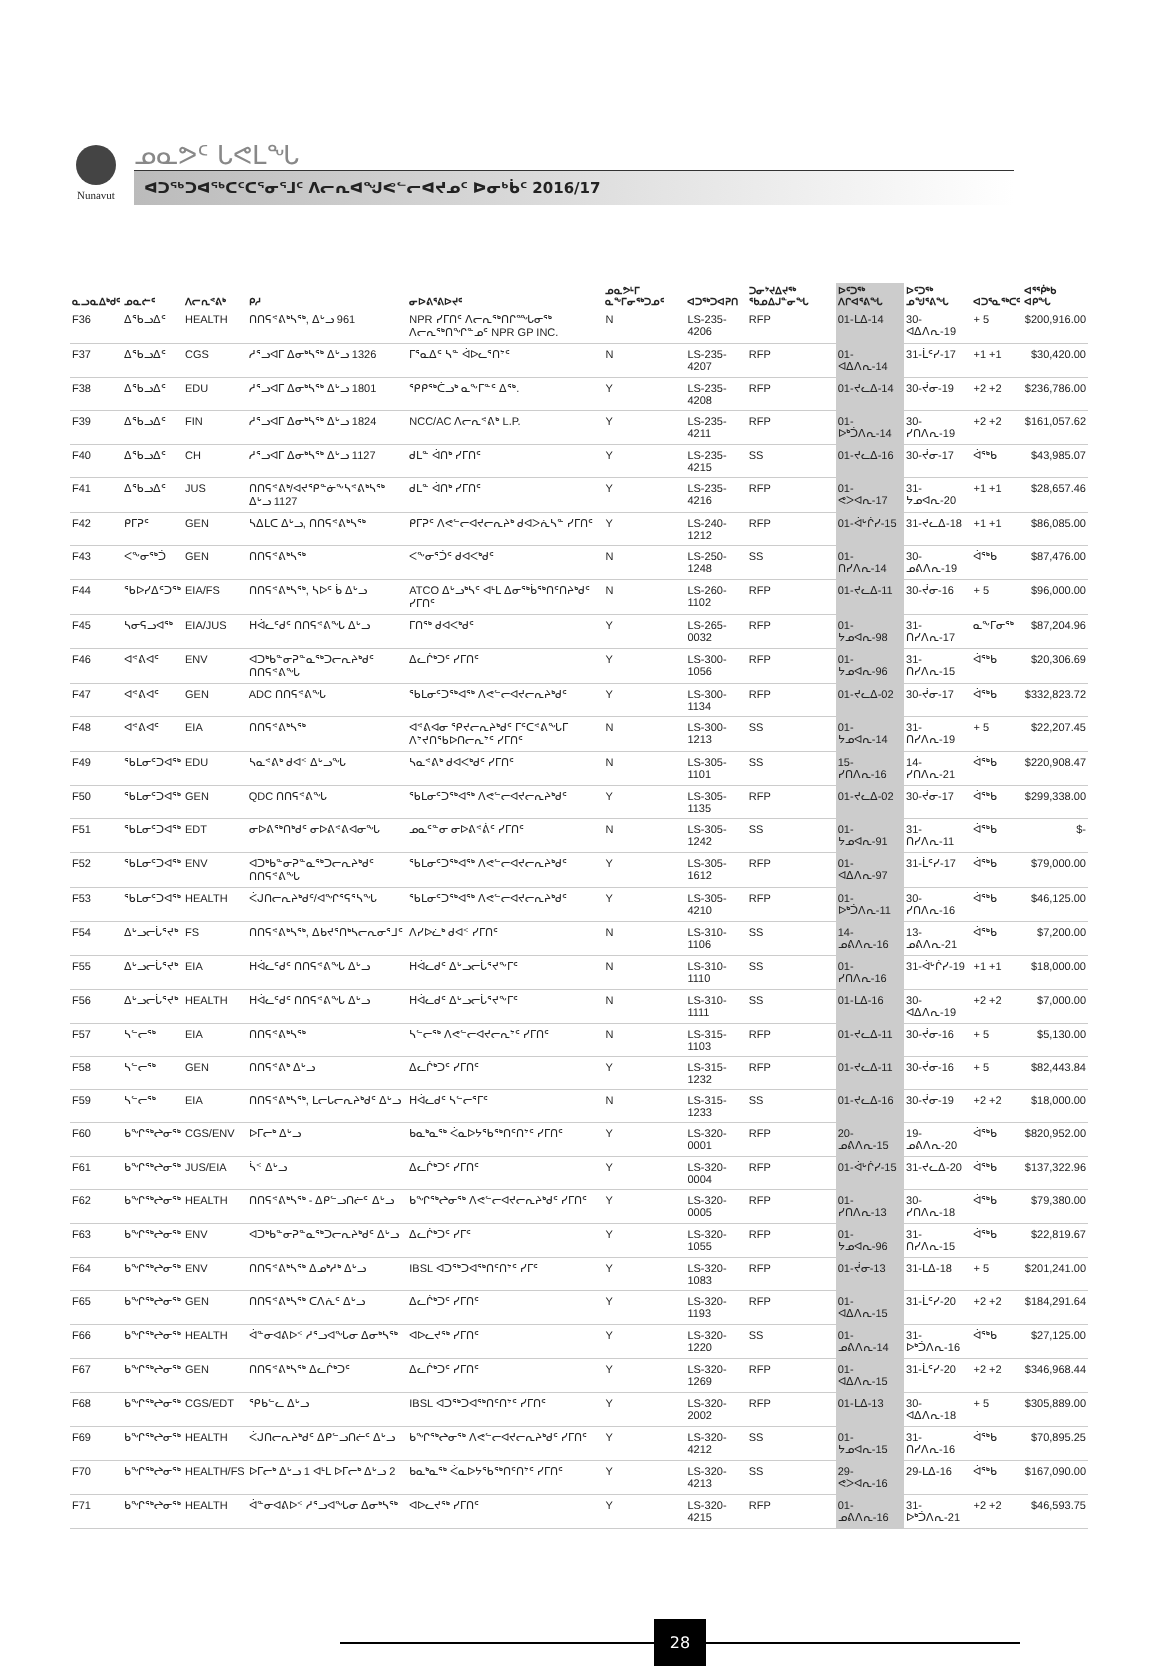Nunavut
ᓄᓇᕗᑦ ᒐᕙᒪᖓ
ᐊᑐᖅᑐᐊᖅᑕᑦᑕᕐᓂᕐᒧᑦ ᐱᓕᕆᐊᖑᕙᓪᓕᐊᔪᓄᑦ ᐅᓂᒃᑳᑦ 2016/17
| ᓇᓗᓇᐃᒃᑯᑦ | ᓄᓇᓖᑦ | ᐱᓕᕆᕝᕕᒃ | ᑭᓱ | ᓂᐅᕕᕐᕕᐅᔪᑦ | ᓄᓇᕗᒻᒥ ᓇᖕᒥᓂᖅᑐᓄᑦ | ᐊᑐᖅᑐᐊᕈᑎ | ᑐᓂᔾᔪᐃᔪᖅ ᖃᓄᐃᒍᓐᓂᖓ | ᐅᑦᑐᖅ ᐱᒋᐊᕐᕕᖓ | ᐅᑦᑐᖅ ᓄᖑᕐᕕᖓ | ᐊᑐᕐᓇᖅᑕᑦ | ᐊᕐᖀᒃᑲ ᐊᑭᖓ |
| --- | --- | --- | --- | --- | --- | --- | --- | --- | --- | --- | --- |
| F36 | ᐃᖃᓗᐃᑦ | HEALTH | ᑎᑎᕋᕝᕕᒃᓴᖅ, ᐃᒡᓗ 961 | NPR ᓯᒥᑎᑦ ᐱᓕᕆᖅᑎᒋᙵᓂᖅ ᐱᓕᕆᖅᑎᖏᓐᓄᑦ NPR GP INC. | N | LS-235-4206 | RFP | 01-ᒪᐃ-14 | 30-ᐊᐃᐱᕆ-19 | + 5 | $200,916.00 |
| F37 | ᐃᖃᓗᐃᑦ | CGS | ᓱᕐᓗᐊᒥ ᐃᓂᒃᓴᖅ ᐃᒡᓗ 1326 | ᒥᕐᓇᐃᑦ ᓴᓐ ᐋᐅᓚᕐᑎᔾᑦ | N | LS-235-4207 | RFP | 01-ᐊᐃᐱᕆ-14 | 31-ᒫᑦᓯ-17 | +1 +1 | $30,420.00 |
| F38 | ᐃᖃᓗᐃᑦ | EDU | ᓱᕐᓗᐊᒥ ᐃᓂᒃᓴᖅ ᐃᒡᓗ 1801 | ᕿᑭᖅᑖᓗᒃ ᓇᖕᒥᓐᑦ ᐃᖅ. | Y | LS-235-4208 | RFP | 01-ᔪᓚᐃ-14 | 30-ᔫᓂ-19 | +2 +2 | $236,786.00 |
| F39 | ᐃᖃᓗᐃᑦ | FIN | ᓱᕐᓗᐊᒥ ᐃᓂᒃᓴᖅ ᐃᒡᓗ 1824 | NCC/AC ᐱᓕᕆᕝᕕᒃ L.P. | Y | LS-235-4211 | RFP | 01-ᐅᒃᑑᐱᕆ-14 | 30-ᓯᑎᐱᕆ-19 | +2 +2 | $161,057.62 |
| F40 | ᐃᖃᓗᐃᑦ | CH | ᓱᕐᓗᐊᒥ ᐃᓂᒃᓴᖅ ᐃᒡᓗ 1127 | ᑯᒪᓐ ᐋᑎᒃ ᓯᒥᑎᑦ | Y | LS-235-4215 | SS | 01-ᔪᓚᐃ-16 | 30-ᔫᓂ-17 | ᐋᖅᑲ | $43,985.07 |
| F41 | ᐃᖃᓗᐃᑦ | JUS | ᑎᑎᕋᕝᕕᒃ/ᐊᔪᕿᓐᓃᖕᓴᕝᕕᒃᓴᖅ ᐃᒡᓗ 1127 | ᑯᒪᓐ ᐋᑎᒃ ᓯᒥᑎᑦ | Y | LS-235-4216 | RFP | 01-ᕙᐳᐊᕆ-17 | 31-ᔭᓄᐊᕆ-20 | +1 +1 | $28,657.46 |
| F42 | ᑭᒥᕈᑦ | GEN | ᓴᐃᒪᑕ ᐃᒡᓗ, ᑎᑎᕋᕝᕕᒃᓴᖅ | ᑭᒥᕈᑦ ᐱᕙᓪᓕᐊᔪᓕᕆᔨᒃ ᑯᐊᐳᕇᓴᓐ ᓯᒥᑎᑦ | Y | LS-240-1212 | RFP | 01-ᐋᒡᒌᓯ-15 | 31-ᔪᓚᐃ-18 | +1 +1 | $86,085.00 |
| F43 | ᐸᖕᓂᖅᑑ | GEN | ᑎᑎᕋᕝᕕᒃᓴᖅ | ᐸᖕᓂᕐᑑᑦ ᑯᐊᐸᒃᑯᑦ | N | LS-250-1248 | SS | 01-ᑎᓯᐱᕆ-14 | 30-ᓄᕕᐱᕆ-19 | ᐋᖅᑲ | $87,476.00 |
| F44 | ᖃᐅᓯᐃᑦᑐᖅ | EIA/FS | ᑎᑎᕋᕝᕕᒃᓴᖅ, ᓴᐅᑦ ᑳ ᐃᒡᓗ | ATCO ᐃᒡᓗᒃᓴᑦ ᐊᒻᒪ ᐃᓂᖅᑳᖅᑎᑦᑎᔨᒃᑯᑦ ᓯᒥᑎᑦ | N | LS-260-1102 | RFP | 01-ᔪᓚᐃ-11 | 30-ᔫᓂ-16 | + 5 | $96,000.00 |
| F45 | ᓴᓂᕋᓗᐊᖅ | EIA/JUS | ᕼᐋᓚᑦᑯᑦ ᑎᑎᕋᕝᕕᖓ ᐃᒡᓗ | ᒥᑎᖅ ᑯᐊᐸᒃᑯᑦ | Y | LS-265-0032 | RFP | 01-ᔭᓄᐊᕆ-98 | 31-ᑎᓯᐱᕆ-17 | ᓇᖕᒥᓂᖅ | $87,204.96 |
| F46 | ᐊᕝᕕᐊᑦ | ENV | ᐊᑐᒃᑲᓐᓂᕈᓐᓇᖅᑐᓕᕆᔨᒃᑯᑦ ᑎᑎᕋᕝᕕᖓ | ᐃᓚᒌᒃᑐᑦ ᓯᒥᑎᑦ | Y | LS-300-1056 | RFP | 01-ᔭᓄᐊᕆ-96 | 31-ᑎᓯᐱᕆ-15 | ᐋᖅᑲ | $20,306.69 |
| F47 | ᐊᕝᕕᐊᑦ | GEN | ADC ᑎᑎᕋᕝᕕᖓ | ᖃᒪᓂᑦᑐᖅᐊᖅ ᐱᕙᓪᓕᐊᔪᓕᕆᔨᒃᑯᑦ | Y | LS-300-1134 | RFP | 01-ᔪᓚᐃ-02 | 30-ᔫᓂ-17 | ᐋᖅᑲ | $332,823.72 |
| F48 | ᐊᕝᕕᐊᑦ | EIA | ᑎᑎᕋᕝᕕᒃᓴᖅ | ᐊᕝᕕᐊᓂ ᕿᔪᓕᕆᔨᒃᑯᑦ ᒥᑦᑕᕝᕕᖓᒥ ᐱᔾᔪᑎᖃᐅᑎᓕᕆᔾᑦ ᓯᒥᑎᑦ | N | LS-300-1213 | SS | 01-ᔭᓄᐊᕆ-14 | 31-ᑎᓯᐱᕆ-19 | + 5 | $22,207.45 |
| F49 | ᖃᒪᓂᑦᑐᐊᖅ | EDU | ᓴᓇᕝᕕᒃ ᑯᐊᑉ ᐃᒡᓗᖓ | ᓴᓇᕝᕕᒃ ᑯᐊᐸᒃᑯᑦ ᓯᒥᑎᑦ | N | LS-305-1101 | SS | 15-ᓯᑎᐱᕆ-16 | 14-ᓯᑎᐱᕆ-21 | ᐋᖅᑲ | $220,908.47 |
| F50 | ᖃᒪᓂᑦᑐᐊᖅ | GEN | QDC ᑎᑎᕋᕝᕕᖓ | ᖃᒪᓂᑦᑐᖅᐊᖅ ᐱᕙᓪᓕᐊᔪᓕᕆᔨᒃᑯᑦ | Y | LS-305-1135 | RFP | 01-ᔪᓚᐃ-02 | 30-ᔫᓂ-17 | ᐋᖅᑲ | $299,338.00 |
| F51 | ᖃᒪᓂᑦᑐᐊᖅ | EDT | ᓂᐅᕕᖅᑎᒃᑯᑦ ᓂᐅᕕᕝᕕᐊᓂᖓ | ᓄᓇᑦᓐᓂ ᓂᐅᕕᕝᕖᑦ ᓯᒥᑎᑦ | N | LS-305-1242 | SS | 01-ᔭᓄᐊᕆ-91 | 31-ᑎᓯᐱᕆ-11 | ᐋᖅᑲ | $- |
| F52 | ᖃᒪᓂᑦᑐᐊᖅ | ENV | ᐊᑐᒃᑲᓐᓂᕈᓐᓇᖅᑐᓕᕆᔨᒃᑯᑦ ᑎᑎᕋᕝᕕᖓ | ᖃᒪᓂᑦᑐᖅᐊᖅ ᐱᕙᓪᓕᐊᔪᓕᕆᔨᒃᑯᑦ | Y | LS-305-1612 | RFP | 01-ᐊᐃᐱᕆ-97 | 31-ᒫᑦᓯ-17 | ᐋᖅᑲ | $79,000.00 |
| F53 | ᖃᒪᓂᑦᑐᐊᖅ | HEALTH | ᐹᒍᑎᓕᕆᔨᒃᑯᑦ/ᐊᖏᕐᕋᕐᓴᖓ | ᖃᒪᓂᑦᑐᖅᐊᖅ ᐱᕙᓪᓕᐊᔪᓕᕆᔨᒃᑯᑦ | Y | LS-305-4210 | RFP | 01-ᐅᒃᑑᐱᕆ-11 | 30-ᓯᑎᐱᕆ-16 | ᐋᖅᑲ | $46,125.00 |
| F54 | ᐃᒡᓗᓕᒑᕐᔪᒃ | FS | ᑎᑎᕋᕝᕕᒃᓴᖅ, ᐃᑲᔪᕐᑎᒃᓴᓕᕆᓂᕐᒧᑦ | ᐱᓯᐅᓛᒃ ᑯᐊᑉ ᓯᒥᑎᑦ | N | LS-310-1106 | SS | 14-ᓄᕕᐱᕆ-16 | 13-ᓄᕕᐱᕆ-21 | ᐋᖅᑲ | $7,200.00 |
| F55 | ᐃᒡᓗᓕᒑᕐᔪᒃ | EIA | ᕼᐋᓚᑦᑯᑦ ᑎᑎᕋᕝᕕᖓ ᐃᒡᓗ | ᕼᐋᓚᑯᑦ ᐃᒡᓗᓕᒑᕐᔪᖕᒥᑦ | N | LS-310-1110 | SS | 01-ᓯᑎᐱᕆ-16 | 31-ᐋᒡᒌᓯ-19 | +1 +1 | $18,000.00 |
| F56 | ᐃᒡᓗᓕᒑᕐᔪᒃ | HEALTH | ᕼᐋᓚᑦᑯᑦ ᑎᑎᕋᕝᕕᖓ ᐃᒡᓗ | ᕼᐋᓚᑯᑦ ᐃᒡᓗᓕᒑᕐᔪᖕᒥᑦ | N | LS-310-1111 | SS | 01-ᒪᐃ-16 | 30-ᐊᐃᐱᕆ-19 | +2 +2 | $7,000.00 |
| F57 | ᓴᓪᓕᖅ | EIA | ᑎᑎᕋᕝᕕᒃᓴᖅ | ᓴᓪᓕᖅ ᐱᕙᓪᓕᐊᔪᓕᕆᔾᑦ ᓯᒥᑎᑦ | N | LS-315-1103 | RFP | 01-ᔪᓚᐃ-11 | 30-ᔫᓂ-16 | + 5 | $5,130.00 |
| F58 | ᓴᓪᓕᖅ | GEN | ᑎᑎᕋᕝᕕᒃ ᐃᒡᓗ | ᐃᓚᒌᒃᑐᑦ ᓯᒥᑎᑦ | Y | LS-315-1232 | RFP | 01-ᔪᓚᐃ-11 | 30-ᔫᓂ-16 | + 5 | $82,443.84 |
| F59 | ᓴᓪᓕᖅ | EIA | ᑎᑎᕋᕝᕕᒃᓴᖅ, ᒪᓕᒐᓕᕆᔨᒃᑯᑦ ᐃᒡᓗ | ᕼᐋᓚᑯᑦ ᓴᓪᓕᕐᒥᑦ | N | LS-315-1233 | SS | 01-ᔪᓚᐃ-16 | 30-ᔫᓂ-19 | +2 +2 | $18,000.00 |
| F60 | ᑲᖏᖅᖠᓂᖅ | CGS/ENV | ᐅᒥᓕᒃ ᐃᒡᓗ | ᑲᓇᒃᓇᖅ ᐹᓇᐅᔭᖃᖅᑎᑦᑎᔾᑦ ᓯᒥᑎᑦ | Y | LS-320-0001 | RFP | 20-ᓄᕕᐱᕆ-15 | 19-ᓄᕕᐱᕆ-20 | ᐋᖅᑲ | $820,952.00 |
| F61 | ᑲᖏᖅᖠᓂᖅ | JUS/EIA | ᓵᑉ ᐃᒡᓗ | ᐃᓚᒌᒃᑐᑦ ᓯᒥᑎᑦ | Y | LS-320-0004 | RFP | 01-ᐋᒡᒌᓯ-15 | 31-ᔪᓚᐃ-20 | ᐋᖅᑲ | $137,322.96 |
| F62 | ᑲᖏᖅᖠᓂᖅ | HEALTH | ᑎᑎᕋᕝᕕᒃᓴᖅ - ᐃᑭᓪᓗᑎᓖᑦ ᐃᒡᓗ | ᑲᖏᖅᖠᓂᖅ ᐱᕙᓪᓕᐊᔪᓕᕆᔨᒃᑯᑦ ᓯᒥᑎᑦ | Y | LS-320-0005 | RFP | 01-ᓯᑎᐱᕆ-13 | 30-ᓯᑎᐱᕆ-18 | ᐋᖅᑲ | $79,380.00 |
| F63 | ᑲᖏᖅᖠᓂᖅ | ENV | ᐊᑐᒃᑲᓐᓂᕈᓐᓇᖅᑐᓕᕆᔨᒃᑯᑦ ᐃᒡᓗ | ᐃᓚᒌᒃᑐᑦ ᓯᒥᑦ | Y | LS-320-1055 | RFP | 01-ᔭᓄᐊᕆ-96 | 31-ᑎᓯᐱᕆ-15 | ᐋᖅᑲ | $22,819.67 |
| F64 | ᑲᖏᖅᖠᓂᖅ | ENV | ᑎᑎᕋᕝᕕᒃᓴᖅ ᐃᓄᒃᓱᒃ ᐃᒡᓗ | IBSL ᐊᑐᖅᑐᐊᖅᑎᑦᑎᔾᑦ ᓯᒥᑦ | Y | LS-320-1083 | RFP | 01-ᔫᓂ-13 | 31-ᒪᐃ-18 | + 5 | $201,241.00 |
| F65 | ᑲᖏᖅᖠᓂᖅ | GEN | ᑎᑎᕋᕝᕕᒃᓴᖅ ᑕᐱᕇᑦ ᐃᒡᓗ | ᐃᓚᒌᒃᑐᑦ ᓯᒥᑎᑦ | Y | LS-320-1193 | RFP | 01-ᐊᐃᐱᕆ-15 | 31-ᒫᑦᓯ-20 | +2 +2 | $184,291.64 |
| F66 | ᑲᖏᖅᖠᓂᖅ | HEALTH | ᐋᓐᓂᐊᕕᐅᑉ ᓱᕐᓗᐊᖓᓂ ᐃᓂᒃᓴᖅ | ᐊᐅᓚᔪᖅ ᓯᒥᑎᑦ | Y | LS-320-1220 | SS | 01-ᓄᕕᐱᕆ-14 | 31-ᐅᒃᑑᐱᕆ-16 | ᐋᖅᑲ | $27,125.00 |
| F67 | ᑲᖏᖅᖠᓂᖅ | GEN | ᑎᑎᕋᕝᕕᒃᓴᖅ ᐃᓚᒌᒃᑐᑦ | ᐃᓚᒌᒃᑐᑦ ᓯᒥᑎᑦ | Y | LS-320-1269 | RFP | 01-ᐊᐃᐱᕆ-15 | 31-ᒫᑦᓯ-20 | +2 +2 | $346,968.44 |
| F68 | ᑲᖏᖅᖠᓂᖅ | CGS/EDT | ᕿᑲᓪᓚ ᐃᒡᓗ | IBSL ᐊᑐᖅᑐᐊᖅᑎᑦᑎᔾᑦ ᓯᒥᑎᑦ | Y | LS-320-2002 | RFP | 01-ᒪᐃ-13 | 30-ᐊᐃᐱᕆ-18 | + 5 | $305,889.00 |
| F69 | ᑲᖏᖅᖠᓂᖅ | HEALTH | ᐹᒍᑎᓕᕆᔨᒃᑯᑦ ᐃᑭᓪᓗᑎᓖᑦ ᐃᒡᓗ | ᑲᖏᖅᖠᓂᖅ ᐱᕙᓪᓕᐊᔪᓕᕆᔨᒃᑯᑦ ᓯᒥᑎᑦ | Y | LS-320-4212 | SS | 01-ᔭᓄᐊᕆ-15 | 31-ᑎᓯᐱᕆ-16 | ᐋᖅᑲ | $70,895.25 |
| F70 | ᑲᖏᖅᖠᓂᖅ | HEALTH/FS | ᐅᒥᓕᒃ ᐃᒡᓗ 1 ᐊᒻᒪ ᐅᒥᓕᒃ ᐃᒡᓗ 2 | ᑲᓇᒃᓇᖅ ᐹᓇᐅᔭᖃᖅᑎᑦᑎᔾᑦ ᓯᒥᑎᑦ | Y | LS-320-4213 | SS | 29-ᕙᐳᐊᕆ-16 | 29-ᒪᐃ-16 | ᐋᖅᑲ | $167,090.00 |
| F71 | ᑲᖏᖅᖠᓂᖅ | HEALTH | ᐋᓐᓂᐊᕕᐅᑉ ᓱᕐᓗᐊᖓᓂ ᐃᓂᒃᓴᖅ | ᐊᐅᓚᔪᖅ ᓯᒥᑎᑦ | Y | LS-320-4215 | RFP | 01-ᓄᕕᐱᕆ-16 | 31-ᐅᒃᑑᐱᕆ-21 | +2 +2 | $46,593.75 |
28